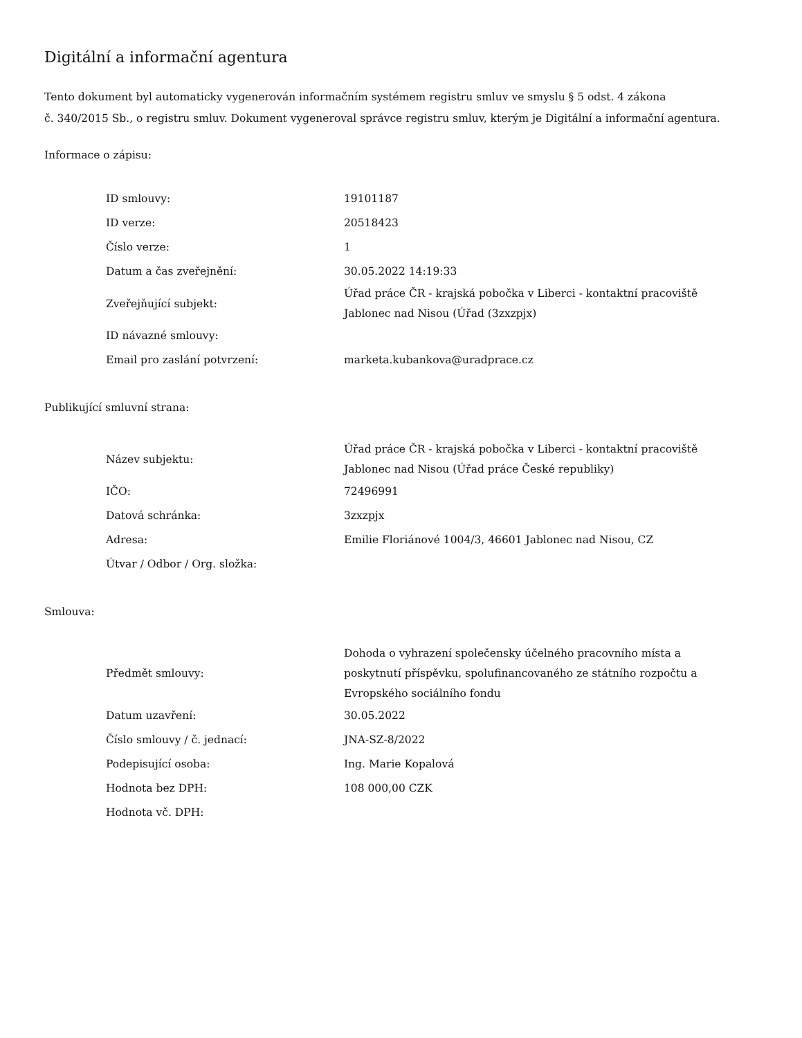Digitální a informační agentura
Tento dokument byl automaticky vygenerován informačním systémem registru smluv ve smyslu § 5 odst. 4 zákona
č. 340/2015 Sb., o registru smluv. Dokument vygeneroval správce registru smluv, kterým je Digitální a informační agentura.
Informace o zápisu:
| ID smlouvy: | 19101187 |
| ID verze: | 20518423 |
| Číslo verze: | 1 |
| Datum a čas zveřejnění: | 30.05.2022 14:19:33 |
| Zveřejňující subjekt: | Úřad práce ČR - krajská pobočka v Liberci - kontaktní pracoviště Jablonec nad Nisou (Úřad (3zxzpjx) |
| ID návazné smlouvy: | |
| Email pro zaslání potvrzení: | marketa.kubankova@uradprace.cz |
Publikující smluvní strana:
| Název subjektu: | Úřad práce ČR - krajská pobočka v Liberci - kontaktní pracoviště Jablonec nad Nisou (Úřad práce České republiky) |
| IČO: | 72496991 |
| Datová schránka: | 3zxzpjx |
| Adresa: | Emilie Floriánové 1004/3, 46601 Jablonec nad Nisou, CZ |
| Útvar / Odbor / Org. složka: | |
Smlouva:
| Předmět smlouvy: | Dohoda o vyhrazení společensky účelného pracovního místa a poskytnutí příspěvku, spolufinancovaného ze státního rozpočtu a Evropského sociálního fondu |
| Datum uzavření: | 30.05.2022 |
| Číslo smlouvy / č. jednací: | JNA-SZ-8/2022 |
| Podepisující osoba: | Ing. Marie Kopalová |
| Hodnota bez DPH: | 108 000,00 CZK |
| Hodnota vč. DPH: | |